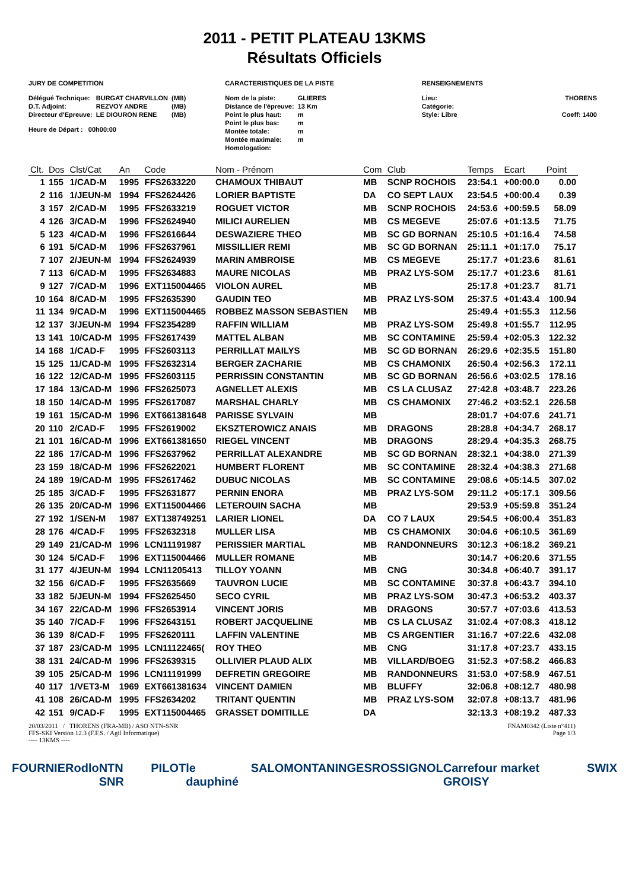2011 - PETIT PLATEAU 13KMS
Résultats Officiels
JURY DE COMPETITION
| Délégué Technique: | BURGAT CHARVILLON | (MB) |
| D.T. Adjoint: | REZVOY ANDRE | (MB) |
| Directeur d'Epreuve: | LE DIOURON RENE | (MB) |
Heure de Départ : 00h00:00
CARACTERISTIQUES DE LA PISTE
| Nom de la piste: | GLIERES |
| Distance de l'épreuve: | 13 Km |
| Point le plus haut: | m |
| Point le plus bas: | m |
| Montée totale: | m |
| Montée maximale: | m |
| Homologation: | |
RENSEIGNEMENTS
| Lieu: | THORENS |
| Catégorie: | |
| Style: Libre | Coeff: 1400 |
| Clt. | Dos | Clst/Cat | An | Code | Nom - Prénom | Com | Club | Temps | Ecart | Point |
| --- | --- | --- | --- | --- | --- | --- | --- | --- | --- | --- |
| 1 | 155 | 1/CAD-M | 1995 | FFS2633220 | CHAMOUX THIBAUT | MB | SCNP ROCHOIS | 23:54.1 | +00:00.0 | 0.00 |
| 2 | 116 | 1/JEUN-M | 1994 | FFS2624426 | LORIER BAPTISTE | DA | CO SEPT LAUX | 23:54.5 | +00:00.4 | 0.39 |
| 3 | 157 | 2/CAD-M | 1995 | FFS2633219 | ROGUET VICTOR | MB | SCNP ROCHOIS | 24:53.6 | +00:59.5 | 58.09 |
| 4 | 126 | 3/CAD-M | 1996 | FFS2624940 | MILICI AURELIEN | MB | CS MEGEVE | 25:07.6 | +01:13.5 | 71.75 |
| 5 | 123 | 4/CAD-M | 1996 | FFS2616644 | DESWAZIERE THEO | MB | SC GD BORNAN | 25:10.5 | +01:16.4 | 74.58 |
| 6 | 191 | 5/CAD-M | 1996 | FFS2637961 | MISSILLIER REMI | MB | SC GD BORNAN | 25:11.1 | +01:17.0 | 75.17 |
| 7 | 107 | 2/JEUN-M | 1994 | FFS2624939 | MARIN AMBROISE | MB | CS MEGEVE | 25:17.7 | +01:23.6 | 81.61 |
| 7 | 113 | 6/CAD-M | 1995 | FFS2634883 | MAURE NICOLAS | MB | PRAZ LYS-SOM | 25:17.7 | +01:23.6 | 81.61 |
| 9 | 127 | 7/CAD-M | 1996 | EXT115004465 | VIOLON AUREL | MB | | 25:17.8 | +01:23.7 | 81.71 |
| 10 | 164 | 8/CAD-M | 1995 | FFS2635390 | GAUDIN TEO | MB | PRAZ LYS-SOM | 25:37.5 | +01:43.4 | 100.94 |
| 11 | 134 | 9/CAD-M | 1996 | EXT115004465 | ROBBEZ MASSON SEBASTIEN | MB | | 25:49.4 | +01:55.3 | 112.56 |
| 12 | 137 | 3/JEUN-M | 1994 | FFS2354289 | RAFFIN WILLIAM | MB | PRAZ LYS-SOM | 25:49.8 | +01:55.7 | 112.95 |
| 13 | 141 | 10/CAD-M | 1995 | FFS2617439 | MATTEL ALBAN | MB | SC CONTAMINE | 25:59.4 | +02:05.3 | 122.32 |
| 14 | 168 | 1/CAD-F | 1995 | FFS2603113 | PERRILLAT MAILYS | MB | SC GD BORNAN | 26:29.6 | +02:35.5 | 151.80 |
| 15 | 125 | 11/CAD-M | 1995 | FFS2632314 | BERGER ZACHARIE | MB | CS CHAMONIX | 26:50.4 | +02:56.3 | 172.11 |
| 16 | 122 | 12/CAD-M | 1995 | FFS2603115 | PERRISSIN CONSTANTIN | MB | SC GD BORNAN | 26:56.6 | +03:02.5 | 178.16 |
| 17 | 184 | 13/CAD-M | 1996 | FFS2625073 | AGNELLET ALEXIS | MB | CS LA CLUSAZ | 27:42.8 | +03:48.7 | 223.26 |
| 18 | 150 | 14/CAD-M | 1995 | FFS2617087 | MARSHAL CHARLY | MB | CS CHAMONIX | 27:46.2 | +03:52.1 | 226.58 |
| 19 | 161 | 15/CAD-M | 1996 | EXT661381648 | PARISSE SYLVAIN | MB | | 28:01.7 | +04:07.6 | 241.71 |
| 20 | 110 | 2/CAD-F | 1995 | FFS2619002 | EKSZTEROWICZ ANAIS | MB | DRAGONS | 28:28.8 | +04:34.7 | 268.17 |
| 21 | 101 | 16/CAD-M | 1996 | EXT661381650 | RIEGEL VINCENT | MB | DRAGONS | 28:29.4 | +04:35.3 | 268.75 |
| 22 | 186 | 17/CAD-M | 1996 | FFS2637962 | PERRILLAT ALEXANDRE | MB | SC GD BORNAN | 28:32.1 | +04:38.0 | 271.39 |
| 23 | 159 | 18/CAD-M | 1996 | FFS2622021 | HUMBERT FLORENT | MB | SC CONTAMINE | 28:32.4 | +04:38.3 | 271.68 |
| 24 | 189 | 19/CAD-M | 1995 | FFS2617462 | DUBUC NICOLAS | MB | SC CONTAMINE | 29:08.6 | +05:14.5 | 307.02 |
| 25 | 185 | 3/CAD-F | 1995 | FFS2631877 | PERNIN ENORA | MB | PRAZ LYS-SOM | 29:11.2 | +05:17.1 | 309.56 |
| 26 | 135 | 20/CAD-M | 1996 | EXT115004466 | LETEROUIN SACHA | MB | | 29:53.9 | +05:59.8 | 351.24 |
| 27 | 192 | 1/SEN-M | 1987 | EXT138749251 | LARIER LIONEL | DA | CO 7 LAUX | 29:54.5 | +06:00.4 | 351.83 |
| 28 | 176 | 4/CAD-F | 1995 | FFS2632318 | MULLER LISA | MB | CS CHAMONIX | 30:04.6 | +06:10.5 | 361.69 |
| 29 | 149 | 21/CAD-M | 1996 | LCN11191987 | PERISSIER MARTIAL | MB | RANDONNEURS | 30:12.3 | +06:18.2 | 369.21 |
| 30 | 124 | 5/CAD-F | 1996 | EXT115004466 | MULLER ROMANE | MB | | 30:14.7 | +06:20.6 | 371.55 |
| 31 | 177 | 4/JEUN-M | 1994 | LCN11205413 | TILLOY YOANN | MB | CNG | 30:34.8 | +06:40.7 | 391.17 |
| 32 | 156 | 6/CAD-F | 1995 | FFS2635669 | TAUVRON LUCIE | MB | SC CONTAMINE | 30:37.8 | +06:43.7 | 394.10 |
| 33 | 182 | 5/JEUN-M | 1994 | FFS2625450 | SECO CYRIL | MB | PRAZ LYS-SOM | 30:47.3 | +06:53.2 | 403.37 |
| 34 | 167 | 22/CAD-M | 1996 | FFS2653914 | VINCENT JORIS | MB | DRAGONS | 30:57.7 | +07:03.6 | 413.53 |
| 35 | 140 | 7/CAD-F | 1996 | FFS2643151 | ROBERT JACQUELINE | MB | CS LA CLUSAZ | 31:02.4 | +07:08.3 | 418.12 |
| 36 | 139 | 8/CAD-F | 1995 | FFS2620111 | LAFFIN VALENTINE | MB | CS ARGENTIER | 31:16.7 | +07:22.6 | 432.08 |
| 37 | 187 | 23/CAD-M | 1995 | LCN11122465( | ROY THEO | MB | CNG | 31:17.8 | +07:23.7 | 433.15 |
| 38 | 131 | 24/CAD-M | 1996 | FFS2639315 | OLLIVIER PLAUD ALIX | MB | VILLARD/BOEG | 31:52.3 | +07:58.2 | 466.83 |
| 39 | 105 | 25/CAD-M | 1996 | LCN11191999 | DEFRETIN GREGOIRE | MB | RANDONNEURS | 31:53.0 | +07:58.9 | 467.51 |
| 40 | 117 | 1/VET3-M | 1969 | EXT661381634 | VINCENT DAMIEN | MB | BLUFFY | 32:06.8 | +08:12.7 | 480.98 |
| 41 | 108 | 26/CAD-M | 1995 | FFS2634202 | TRITANT QUENTIN | MB | PRAZ LYS-SOM | 32:07.8 | +08:13.7 | 481.96 |
| 42 | 151 | 9/CAD-F | 1995 | EXT115004465 | GRASSET DOMITILLE | DA | | 32:13.3 | +08:19.2 | 487.33 |
20/03/2011 / THORENS (FRA-MB) / ASO NTN-SNR FNAM0342 (Liste n°411)
FFS-SKI Version 12.3 (F.F.S. / Agil Informatique) Page 1/3
---- 13KMS ----
FOURNIER odlo NTN SNR PILOT le dauphiné SALOMON TANINGES ROSSIGNOL Carrefour market GROISY SWIX